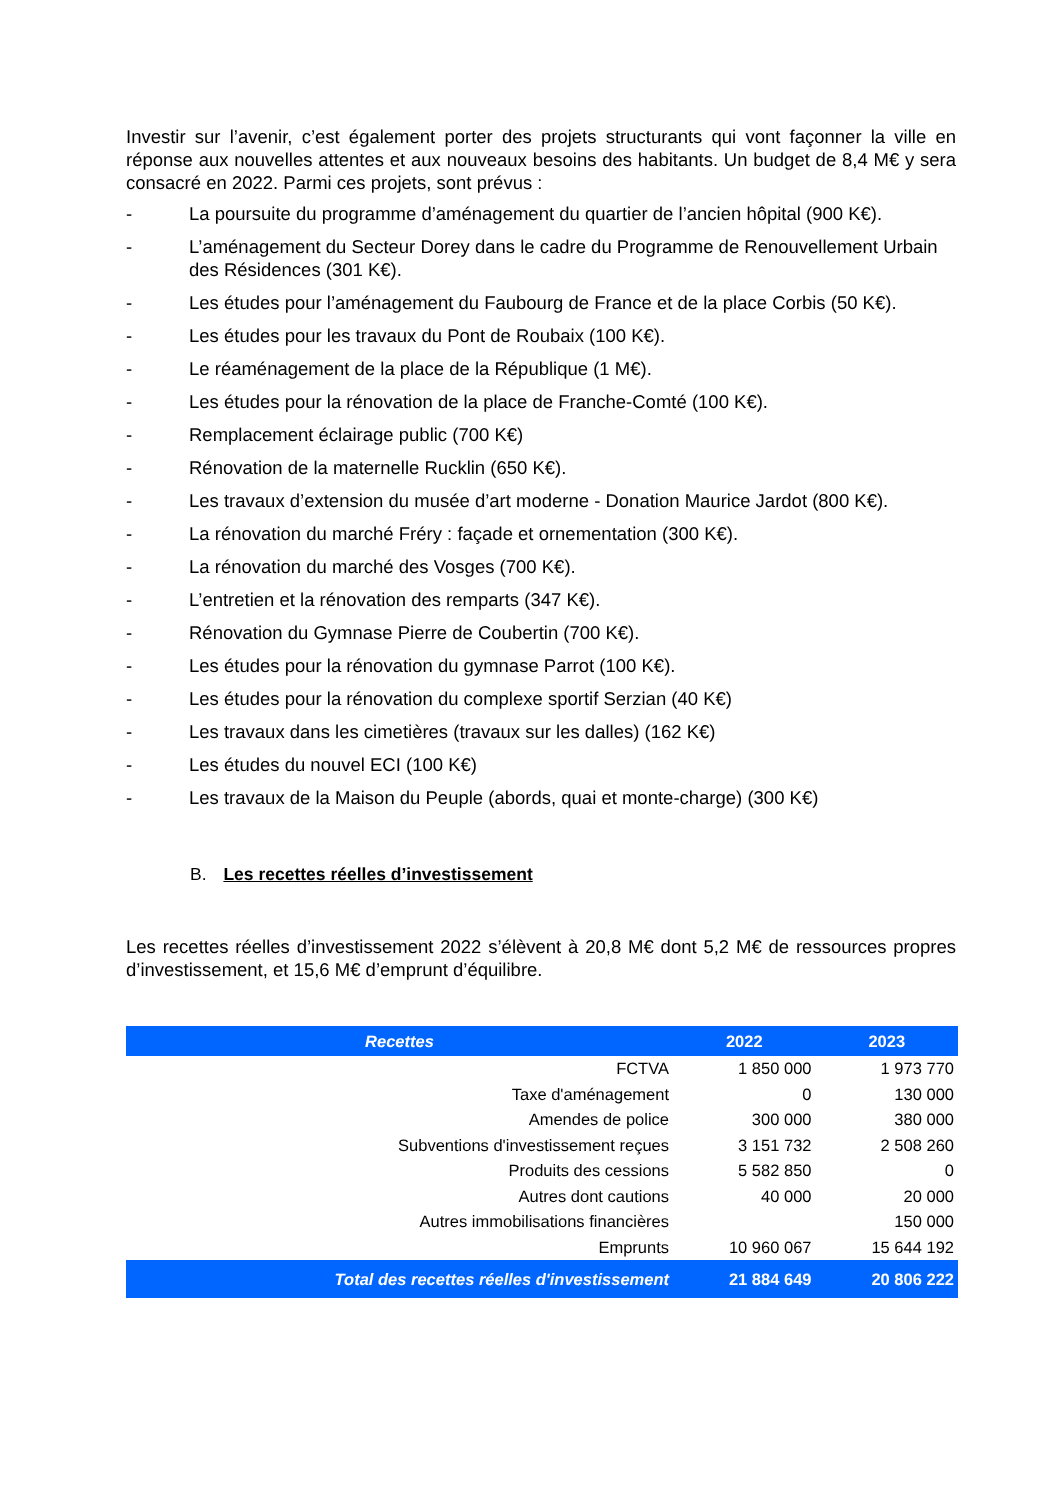Investir sur l’avenir, c’est également porter des projets structurants qui vont façonner la ville en réponse aux nouvelles attentes et aux nouveaux besoins des habitants. Un budget de 8,4 M€ y sera consacré en 2022. Parmi ces projets, sont prévus :
- La poursuite du programme d’aménagement du quartier de l’ancien hôpital (900 K€).
- L’aménagement du Secteur Dorey dans le cadre du Programme de Renouvellement Urbain des Résidences (301 K€).
- Les études pour l’aménagement du Faubourg de France et de la place Corbis (50 K€).
- Les études pour les travaux du Pont de Roubaix (100 K€).
- Le réaménagement de la place de la République (1 M€).
- Les études pour la rénovation de la place de Franche-Comté (100 K€).
- Remplacement éclairage public (700 K€)
- Rénovation de la maternelle Rucklin (650 K€).
- Les travaux d’extension du musée d’art moderne - Donation Maurice Jardot (800 K€).
- La rénovation du marché Fréry : façade et ornementation (300 K€).
- La rénovation du marché des Vosges (700 K€).
- L’entretien et la rénovation des remparts (347 K€).
- Rénovation du Gymnase Pierre de Coubertin (700 K€).
- Les études pour la rénovation du gymnase Parrot (100 K€).
- Les études pour la rénovation du complexe sportif Serzian (40 K€)
- Les travaux dans les cimetières (travaux sur les dalles) (162 K€)
- Les études du nouvel ECI (100 K€)
- Les travaux de la Maison du Peuple (abords, quai et monte-charge) (300 K€)
B. Les recettes réelles d’investissement
Les recettes réelles d’investissement 2022 s’élèvent à 20,8 M€ dont 5,2 M€ de ressources propres d’investissement, et 15,6 M€ d’emprunt d’équilibre.
| Recettes | 2022 | 2023 |
| --- | --- | --- |
| FCTVA | 1 850 000 | 1 973 770 |
| Taxe d'aménagement | 0 | 130 000 |
| Amendes de police | 300 000 | 380 000 |
| Subventions d'investissement reçues | 3 151 732 | 2 508 260 |
| Produits des cessions | 5 582 850 | 0 |
| Autres dont cautions | 40 000 | 20 000 |
| Autres immobilisations financières | | 150 000 |
| Emprunts | 10 960 067 | 15 644 192 |
| Total des recettes réelles d'investissement | 21 884 649 | 20 806 222 |